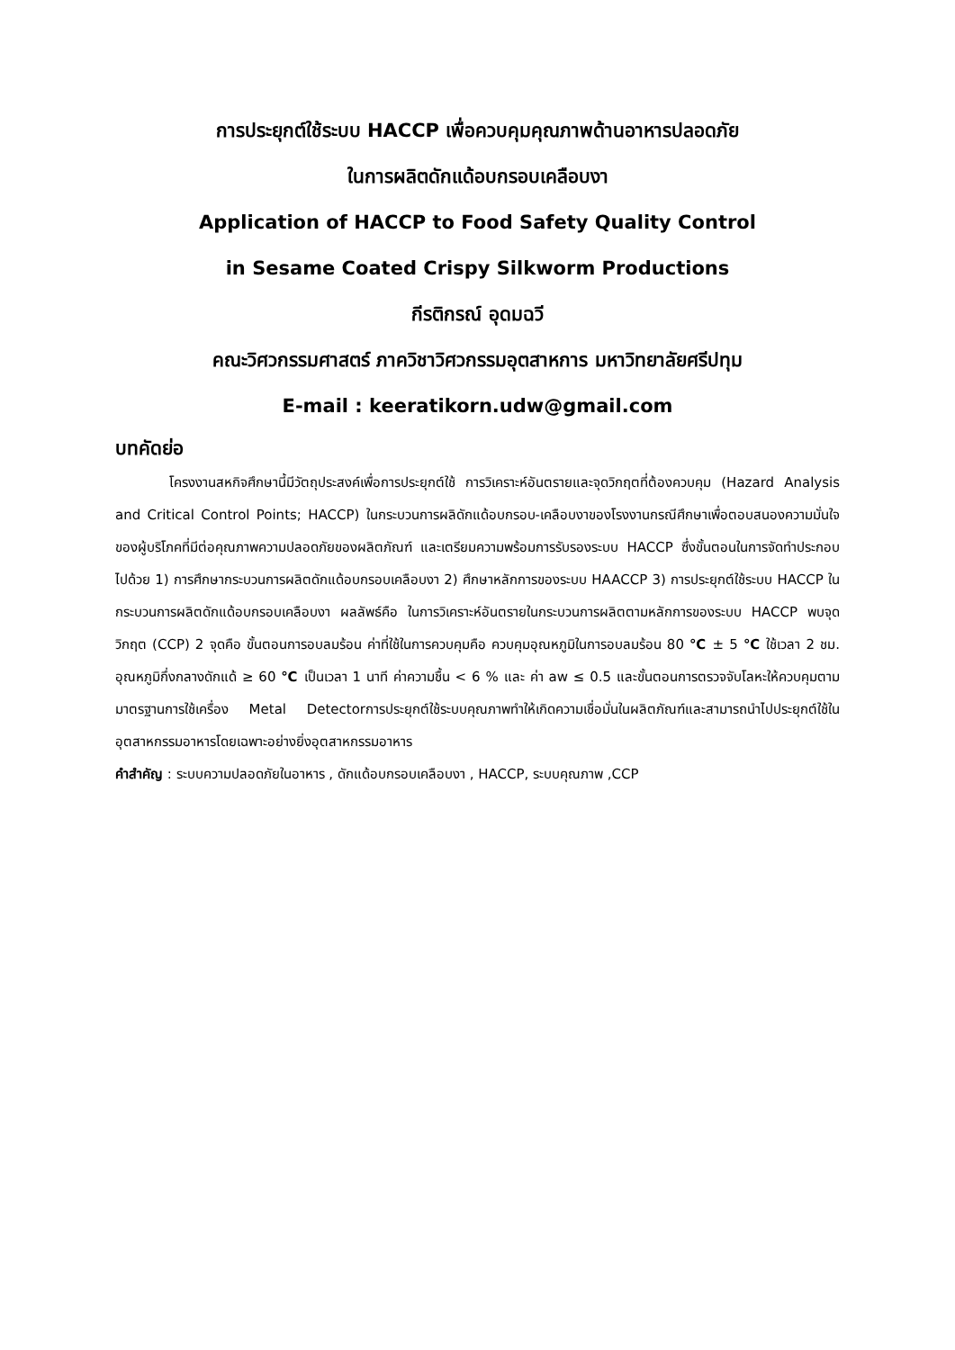การประยุกต์ใช้ระบบ HACCP เพื่อควบคุมคุณภาพด้านอาหารปลอดภัย
ในการผลิตดักแด้อบกรอบเคลือบงา
Application of HACCP to Food Safety Quality Control
in Sesame Coated Crispy Silkworm Productions
กีรติกรณ์ อุดมฉวี
คณะวิศวกรรมศาสตร์ ภาควิชาวิศวกรรมอุตสาหการ มหาวิทยาลัยศรีปทุม
E-mail : keeratikorn.udw@gmail.com
บทคัดย่อ
โครงงานสหกิจศึกษานี้มีวัตถุประสงค์เพื่อการประยุกต์ใช้ การวิเคราะห์อันตรายและจุดวิกฤตที่ต้องควบคุม (Hazard Analysis and Critical Control Points; HACCP) ในกระบวนการผลิดักแด้อบกรอบ-เคลือบงาของโรงงานกรณีศึกษาเพื่อตอบสนองความมั่นใจของผู้บริโภคที่มีต่อคุณภาพความปลอดภัยของผลิตภัณฑ์ และเตรียมความพร้อมการรับรองระบบ HACCP ซึ่งขั้นตอนในการจัดทำประกอบไปด้วย 1) การศึกษากระบวนการผลิตดักแด้อบกรอบเคลือบงา 2) ศึกษาหลักการของระบบ HAACCP 3) การประยุกต์ใช้ระบบ HACCP ในกระบวนการผลิตดักแด้อบกรอบเคลือบงา ผลลัพธ์คือ ในการวิเคราะห์อันตรายในกระบวนการผลิตตามหลักการของระบบ HACCP พบจุดวิกฤต (CCP) 2 จุดคือ ขั้นตอนการอบลมร้อน ค่าที่ใช้ในการควบคุมคือ ควบคุมอุณหภูมิในการอบลมร้อน 80 ℃ ± 5 ℃ ใช้เวลา 2 ชม. อุณหภูมิกึ่งกลางดักแด้ ≥ 60 ℃ เป็นเวลา 1 นาที ค่าความชื้น < 6 % และ ค่า aw ≤ 0.5 และขั้นตอนการตรวจจับโลหะให้ควบคุมตามมาตรฐานการใช้เครื่อง Metal Detectorการประยุกต์ใช้ระบบคุณภาพทำให้เกิดความเชื่อมั่นในผลิตภัณฑ์และสามารถนำไปประยุกต์ใช้ในอุตสาหกรรมอาหารโดยเฉพาะอย่างยิ่งอุตสาหกรรมอาหาร
คำสำคัญ : ระบบความปลอดภัยในอาหาร , ดักแด้อบกรอบเคลือบงา , HACCP, ระบบคุณภาพ ,CCP